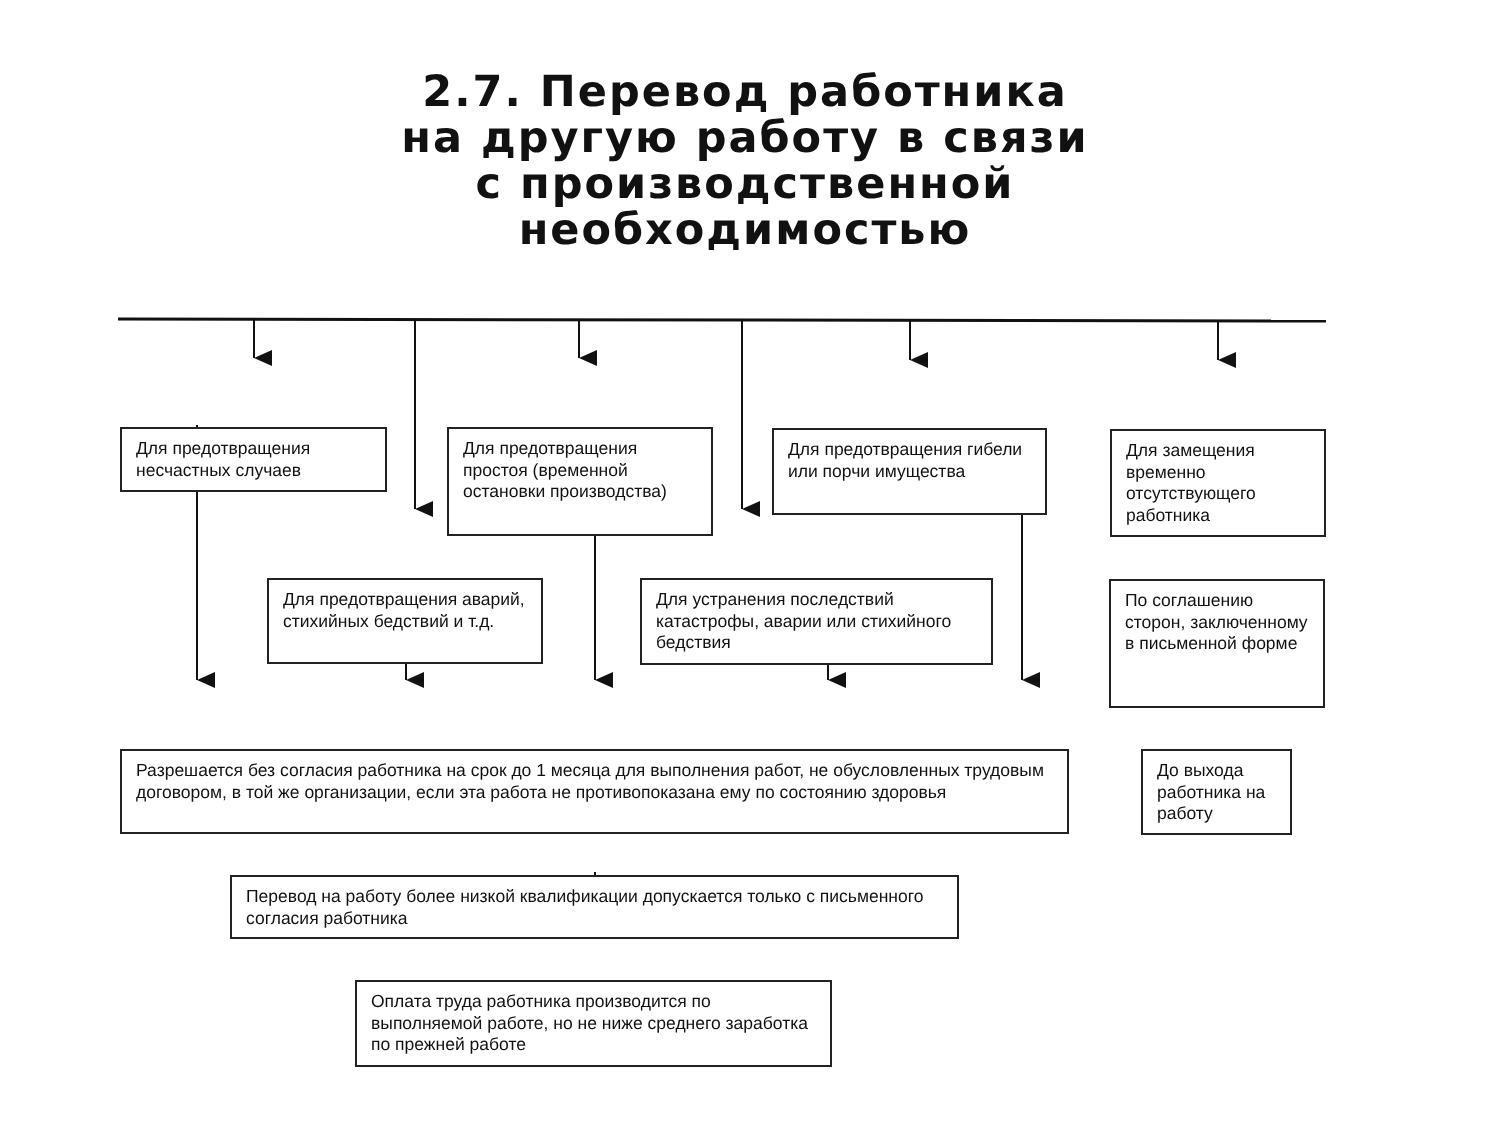2.7. Перевод работника
на другую работу в связи
с производственной
необходимостью
Для предотвращения несчастных случаев
Для предотвращения простоя (временной остановки производства)
Для предотвращения гибели или порчи имущества
Для замещения временно отсутствующего работника
Для предотвращения аварий, стихийных бедствий и т.д.
Для устранения последствий катастрофы, аварии или стихийного бедствия
По соглашению сторон, заключенному в письменной форме
Разрешается без согласия работника на срок до 1 месяца для выполнения работ, не обусловленных трудовым договором, в той же организации, если эта работа не противопоказана ему по состоянию здоровья
До выхода работника на работу
Перевод на работу более низкой квалификации допускается только с письменного согласия работника
Оплата труда работника производится по выполняемой работе, но не ниже среднего заработка по прежней работе